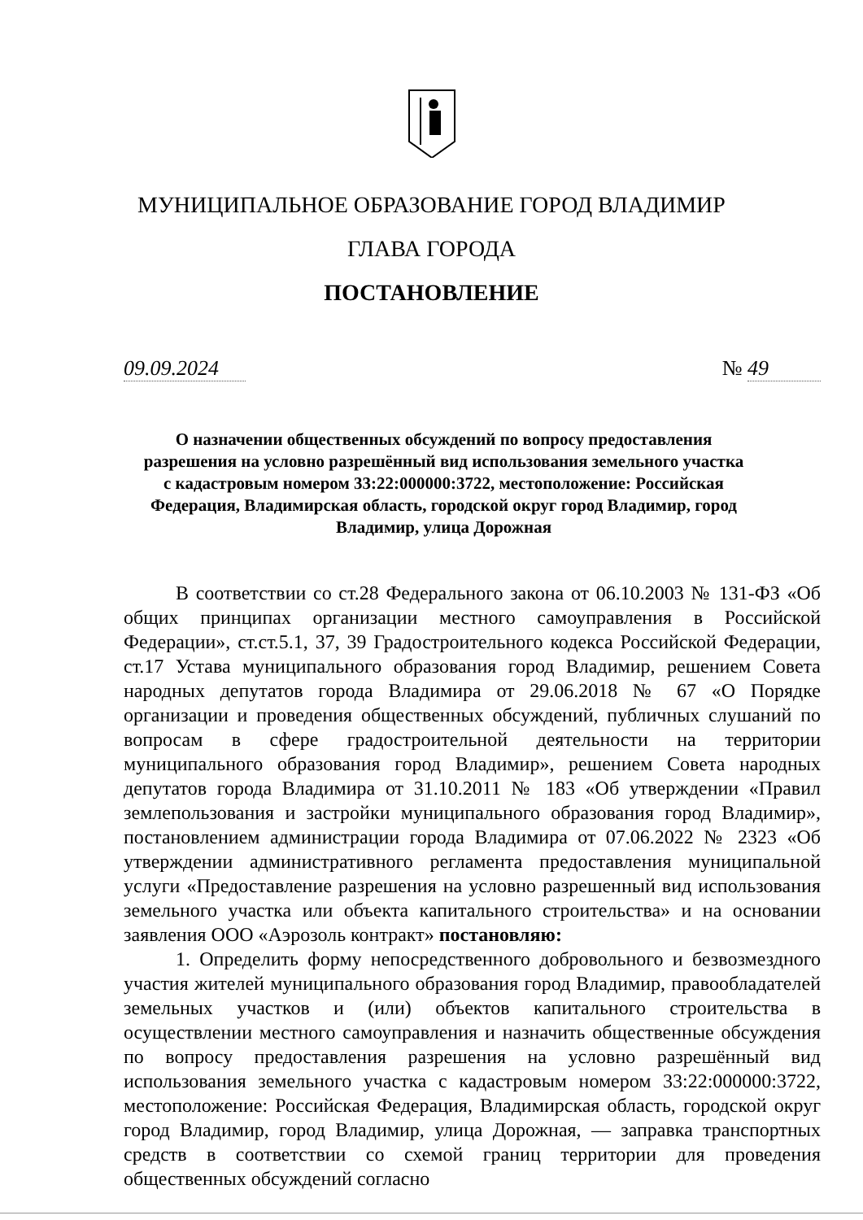МУНИЦИПАЛЬНОЕ ОБРАЗОВАНИЕ ГОРОД ВЛАДИМИР
ГЛАВА ГОРОДА
ПОСТАНОВЛЕНИЕ
09.09.2024
№ 49
О назначении общественных обсуждений по вопросу предоставления разрешения на условно разрешённый вид использования земельного участка с кадастровым номером 33:22:000000:3722, местоположение: Российская Федерация, Владимирская область, городской округ город Владимир, город Владимир, улица Дорожная
В соответствии со ст.28 Федерального закона от 06.10.2003 № 131-ФЗ «Об общих принципах организации местного самоуправления в Российской Федерации», ст.ст.5.1, 37, 39 Градостроительного кодекса Российской Федерации, ст.17 Устава муниципального образования город Владимир, решением Совета народных депутатов города Владимира от 29.06.2018 № 67 «О Порядке организации и проведения общественных обсуждений, публичных слушаний по вопросам в сфере градостроительной деятельности на территории муниципального образования город Владимир», решением Совета народных депутатов города Владимира от 31.10.2011 № 183 «Об утверждении «Правил землепользования и застройки муниципального образования город Владимир», постановлением администрации города Владимира от 07.06.2022 № 2323 «Об утверждении административного регламента предоставления муниципальной услуги «Предоставление разрешения на условно разрешенный вид использования земельного участка или объекта капитального строительства» и на основании заявления ООО «Аэрозоль контракт» постановляю:
1. Определить форму непосредственного добровольного и безвозмездного участия жителей муниципального образования город Владимир, правообладателей земельных участков и (или) объектов капитального строительства в осуществлении местного самоуправления и назначить общественные обсуждения по вопросу предоставления разрешения на условно разрешённый вид использования земельного участка с кадастровым номером 33:22:000000:3722, местоположение: Российская Федерация, Владимирская область, городской округ город Владимир, город Владимир, улица Дорожная, — заправка транспортных средств в соответствии со схемой границ территории для проведения общественных обсуждений согласно